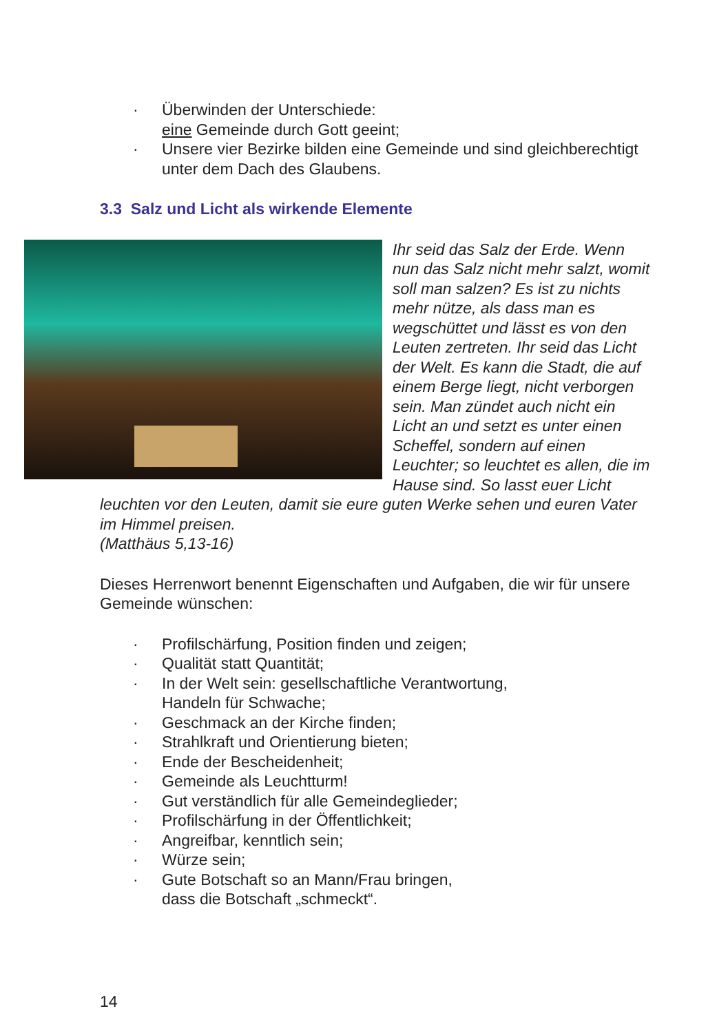· Überwinden der Unterschiede:
eine Gemeinde durch Gott geeint;
· Unsere vier Bezirke bilden eine Gemeinde und sind gleichberechtigt unter dem Dach des Glaubens.
3.3 Salz und Licht als wirkende Elemente
Ihr seid das Salz der Erde. Wenn nun das Salz nicht mehr salzt, womit soll man salzen? Es ist zu nichts mehr nütze, als dass man es wegschüttet und lässt es von den Leuten zertreten. Ihr seid das Licht der Welt. Es kann die Stadt, die auf einem Berge liegt, nicht verborgen sein. Man zündet auch nicht ein Licht an und setzt es unter einen Scheffel, sondern auf einen Leuchter; so leuchtet es allen, die im Hause sind. So lasst euer Licht leuchten vor den Leuten, damit sie eure guten Werke sehen und euren Vater im Himmel preisen.
(Matthäus 5,13-16)
Dieses Herrenwort benennt Eigenschaften und Aufgaben, die wir für unsere Gemeinde wünschen:
· Profilschärfung, Position finden und zeigen;
· Qualität statt Quantität;
· In der Welt sein: gesellschaftliche Verantwortung,
Handeln für Schwache;
· Geschmack an der Kirche finden;
· Strahlkraft und Orientierung bieten;
· Ende der Bescheidenheit;
· Gemeinde als Leuchtturm!
· Gut verständlich für alle Gemeindeglieder;
· Profilschärfung in der Öffentlichkeit;
· Angreifbar, kenntlich sein;
· Würze sein;
· Gute Botschaft so an Mann/Frau bringen,
dass die Botschaft „schmeckt“.
14